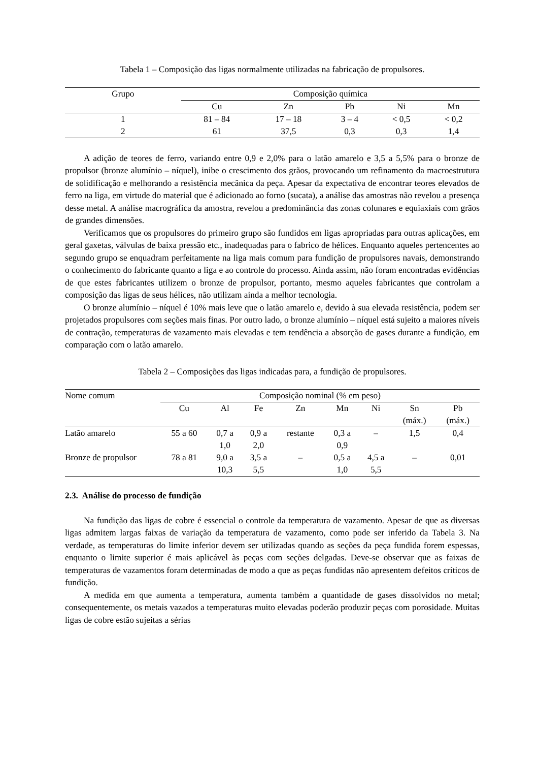Tabela 1 – Composição das ligas normalmente utilizadas na fabricação de propulsores.
| Grupo | Composição química | | | | |
| --- | --- | --- | --- | --- | --- |
| | Cu | Zn | Pb | Ni | Mn |
| 1 | 81 – 84 | 17 – 18 | 3 – 4 | < 0,5 | < 0,2 |
| 2 | 61 | 37,5 | 0,3 | 0,3 | 1,4 |
A adição de teores de ferro, variando entre 0,9 e 2,0% para o latão amarelo e 3,5 a 5,5% para o bronze de propulsor (bronze alumínio – níquel), inibe o crescimento dos grãos, provocando um refinamento da macroestrutura de solidificação e melhorando a resistência mecânica da peça. Apesar da expectativa de encontrar teores elevados de ferro na liga, em virtude do material que é adicionado ao forno (sucata), a análise das amostras não revelou a presença desse metal. A análise macrográfica da amostra, revelou a predominância das zonas colunares e equiaxiais com grãos de grandes dimensões.
Verificamos que os propulsores do primeiro grupo são fundidos em ligas apropriadas para outras aplicações, em geral gaxetas, válvulas de baixa pressão etc., inadequadas para o fabrico de hélices. Enquanto aqueles pertencentes ao segundo grupo se enquadram perfeitamente na liga mais comum para fundição de propulsores navais, demonstrando o conhecimento do fabricante quanto a liga e ao controle do processo. Ainda assim, não foram encontradas evidências de que estes fabricantes utilizem o bronze de propulsor, portanto, mesmo aqueles fabricantes que controlam a composição das ligas de seus hélices, não utilizam ainda a melhor tecnologia.
O bronze alumínio – níquel é 10% mais leve que o latão amarelo e, devido à sua elevada resistência, podem ser projetados propulsores com seções mais finas. Por outro lado, o bronze alumínio – níquel está sujeito a maiores níveis de contração, temperaturas de vazamento mais elevadas e tem tendência a absorção de gases durante a fundição, em comparação com o latão amarelo.
Tabela 2 – Composições das ligas indicadas para, a fundição de propulsores.
| Nome comum | Composição nominal (% em peso) | | | | | | | |
| --- | --- | --- | --- | --- | --- | --- | --- | --- |
| | Cu | Al | Fe | Zn | Mn | Ni | Sn (máx.) | Pb (máx.) |
| Latão amarelo | 55 a 60 | 0,7 a 1,0 | 0,9 a 2,0 | restante | 0,3 a 0,9 | – | 1,5 | 0,4 |
| Bronze de propulsor | 78 a 81 | 9,0 a 10,3 | 3,5 a 5,5 | – | 0,5 a 1,0 | 4,5 a 5,5 | – | 0,01 |
2.3. Análise do processo de fundição
Na fundição das ligas de cobre é essencial o controle da temperatura de vazamento. Apesar de que as diversas ligas admitem largas faixas de variação da temperatura de vazamento, como pode ser inferido da Tabela 3. Na verdade, as temperaturas do limite inferior devem ser utilizadas quando as seções da peça fundida forem espessas, enquanto o limite superior é mais aplicável às peças com seções delgadas. Deve-se observar que as faixas de temperaturas de vazamentos foram determinadas de modo a que as peças fundidas não apresentem defeitos críticos de fundição.
A medida em que aumenta a temperatura, aumenta também a quantidade de gases dissolvidos no metal; consequentemente, os metais vazados a temperaturas muito elevadas poderão produzir peças com porosidade. Muitas ligas de cobre estão sujeitas a sérias